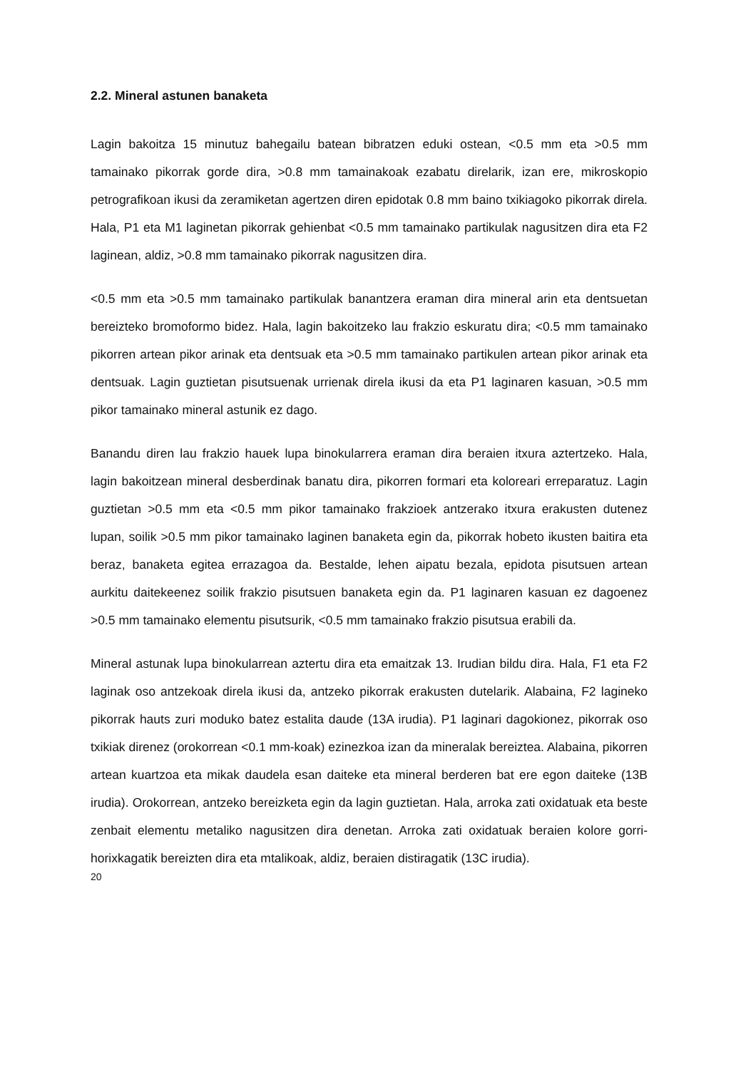2.2. Mineral astunen banaketa
Lagin bakoitza 15 minutuz bahegailu batean bibratzen eduki ostean, <0.5 mm eta >0.5 mm tamainako pikorrak gorde dira, >0.8 mm tamainakoak ezabatu direlarik, izan ere, mikroskopio petrografikoan ikusi da zeramiketan agertzen diren epidotak 0.8 mm baino txikiagoko pikorrak direla. Hala, P1 eta M1 laginetan pikorrak gehienbat <0.5 mm tamainako partikulak nagusitzen dira eta F2 laginean, aldiz, >0.8 mm tamainako pikorrak nagusitzen dira.
<0.5 mm eta >0.5 mm tamainako partikulak banantzera eraman dira mineral arin eta dentsuetan bereizteko bromoformo bidez. Hala, lagin bakoitzeko lau frakzio eskuratu dira; <0.5 mm tamainako pikorren artean pikor arinak eta dentsuak eta >0.5 mm tamainako partikulen artean pikor arinak eta dentsuak. Lagin guztietan pisutsuenak urrienak direla ikusi da eta P1 laginaren kasuan, >0.5 mm pikor tamainako mineral astunik ez dago.
Banandu diren lau frakzio hauek lupa binokularrera eraman dira beraien itxura aztertzeko. Hala, lagin bakoitzean mineral desberdinak banatu dira, pikorren formari eta koloreari erreparatuz. Lagin guztietan >0.5 mm eta <0.5 mm pikor tamainako frakzioek antzerako itxura erakusten dutenez lupan, soilik >0.5 mm pikor tamainako laginen banaketa egin da, pikorrak hobeto ikusten baitira eta beraz, banaketa egitea errazagoa da. Bestalde, lehen aipatu bezala, epidota pisutsuen artean aurkitu daitekeenez soilik frakzio pisutsuen banaketa egin da. P1 laginaren kasuan ez dagoenez >0.5 mm tamainako elementu pisutsurik, <0.5 mm tamainako frakzio pisutsua erabili da.
Mineral astunak lupa binokularrean aztertu dira eta emaitzak 13. Irudian bildu dira. Hala, F1 eta F2 laginak oso antzekoak direla ikusi da, antzeko pikorrak erakusten dutelarik. Alabaina, F2 lagineko pikorrak hauts zuri moduko batez estalita daude (13A irudia). P1 laginari dagokionez, pikorrak oso txikiak direnez (orokorrean <0.1 mm-koak) ezinezkoa izan da mineralak bereiztea. Alabaina, pikorren artean kuartzoa eta mikak daudela esan daiteke eta mineral berderen bat ere egon daiteke (13B irudia). Orokorrean, antzeko bereizketa egin da lagin guztietan. Hala, arroka zati oxidatuak eta beste zenbait elementu metaliko nagusitzen dira denetan. Arroka zati oxidatuak beraien kolore gorri-horixkagatik bereizten dira eta mtalikoak, aldiz, beraien distiragatik (13C irudia).
20